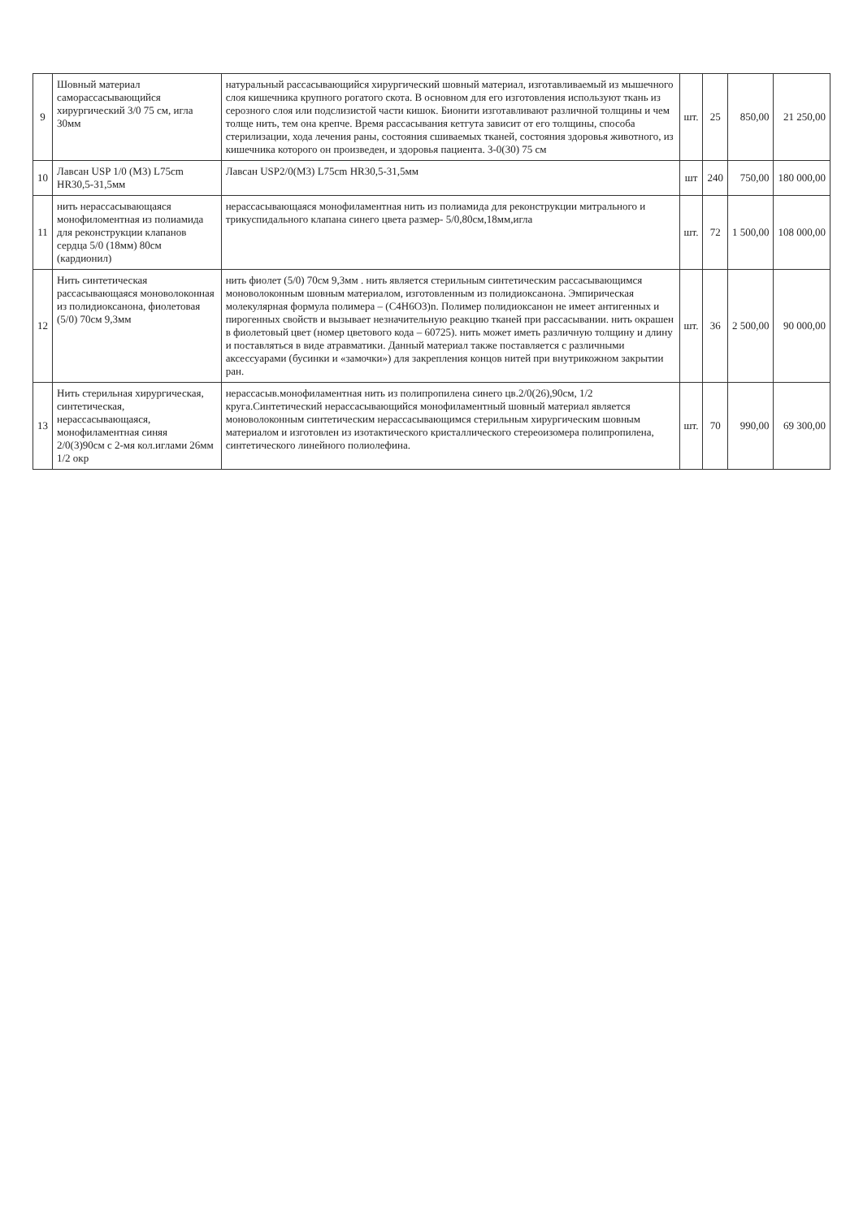| 9 | Шовный материал саморассасывающийся хирургический 3/0 75 см, игла 30мм | натуральный рассасывающийся хирургический шовный материал, изготавливаемый из мышечного слоя кишечника крупного рогатого скота. В основном для его изготовления используют ткань из серозного слоя или подслизистой части кишок. Бионити изготавливают различной толщины и чем толще нить, тем она крепче. Время рассасывания кетгута зависит от его толщины, способа стерилизации, хода лечения раны, состояния сшиваемых тканей, состояния здоровья животного, из кишечника которого он произведен, и здоровья пациента. 3-0(30) 75 см | шт. | 25 | 850,00 | 21 250,00 |
| 10 | Лавсан USP 1/0 (M3) L75cm HR30,5-31,5мм | Лавсан USP2/0(M3) L75cm HR30,5-31,5мм | шт | 240 | 750,00 | 180 000,00 |
| 11 | нить нерассасывающаяся монофиломентная из полиамида для реконструкции клапанов сердца 5/0 (18мм) 80см (кардионил) | нерассасывающаяся монофиламентная нить из полиамида для реконструкции митрального и трикуспидального клапана синего цвета размер- 5/0,80см,18мм,игла | шт. | 72 | 1 500,00 | 108 000,00 |
| 12 | Нить синтетическая рассасывающаяся моноволоконная из полидиоксанона, фиолетовая (5/0) 70см 9,3мм | нить фиолет (5/0) 70см 9,3мм . нить является стерильным синтетическим рассасывающимся моноволоконным шовным материалом, изготовленным из полидиоксанона. Эмпирическая молекулярная формула полимера – (C4H6O3)n. Полимер полидиоксанон не имеет антигенных и пирогенных свойств и вызывает незначительную реакцию тканей при рассасывании. нить окрашен в фиолетовый цвет (номер цветового кода – 60725). нить может иметь различную толщину и длину и поставляться в виде атравматики. Данный материал также поставляется с различными аксессуарами (бусинки и «замочки») для закрепления концов нитей при внутрикожном закрытии ран. | шт. | 36 | 2 500,00 | 90 000,00 |
| 13 | Нить стерильная хирургическая, синтетическая, нерассасывающаяся, монофиламентная синяя 2/0(3)90см с 2-мя кол.иглами 26мм 1/2 окр | нерассасыв.монофиламентная нить из полипропилена синего цв.2/0(26),90см, 1/2 круга.Синтетический нерассасывающийся монофиламентный шовный материал является моноволоконным синтетическим нерассасывающимся стерильным хирургическим шовным материалом и изготовлен из изотактического кристаллического стереоизомера полипропилена, синтетического линейного полиолефина. | шт. | 70 | 990,00 | 69 300,00 |